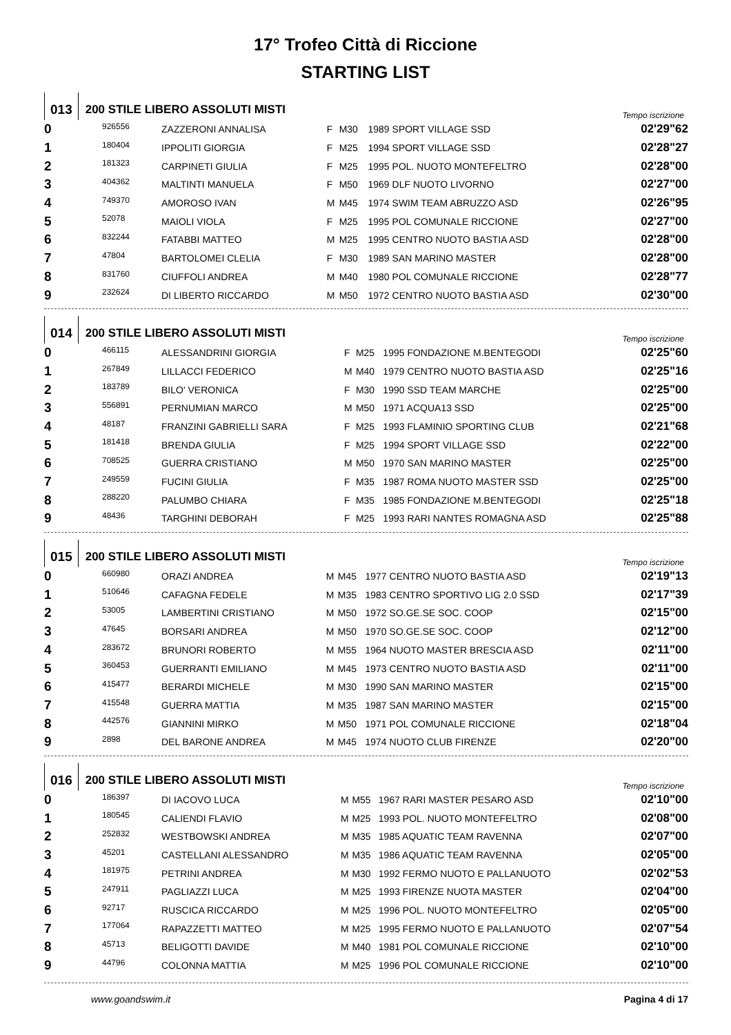17° Trofeo Città di Riccione
STARTING LIST
013 200 STILE LIBERO ASSOLUTI MISTI Tempo iscrizione
| 0 | 926556 | ZAZZERONI ANNALISA | F | M30 | 1989 SPORT VILLAGE SSD | 02'29"62 |
| 1 | 180404 | IPPOLITI GIORGIA | F | M25 | 1994 SPORT VILLAGE SSD | 02'28"27 |
| 2 | 181323 | CARPINETI GIULIA | F | M25 | 1995 POL. NUOTO MONTEFELTRO | 02'28"00 |
| 3 | 404362 | MALTINTI MANUELA | F | M50 | 1969 DLF NUOTO LIVORNO | 02'27"00 |
| 4 | 749370 | AMOROSO IVAN | M | M45 | 1974 SWIM TEAM ABRUZZO ASD | 02'26"95 |
| 5 | 52078 | MAIOLI VIOLA | F | M25 | 1995 POL COMUNALE RICCIONE | 02'27"00 |
| 6 | 832244 | FATABBI MATTEO | M | M25 | 1995 CENTRO NUOTO BASTIA ASD | 02'28"00 |
| 7 | 47804 | BARTOLOMEI CLELIA | F | M30 | 1989 SAN MARINO MASTER | 02'28"00 |
| 8 | 831760 | CIUFFOLI ANDREA | M | M40 | 1980 POL COMUNALE RICCIONE | 02'28"77 |
| 9 | 232624 | DI LIBERTO RICCARDO | M | M50 | 1972 CENTRO NUOTO BASTIA ASD | 02'30"00 |
014 200 STILE LIBERO ASSOLUTI MISTI Tempo iscrizione
| 0 | 466115 | ALESSANDRINI GIORGIA | F | M25 | 1995 FONDAZIONE M.BENTEGODI | 02'25"60 |
| 1 | 267849 | LILLACCI FEDERICO | M | M40 | 1979 CENTRO NUOTO BASTIA ASD | 02'25"16 |
| 2 | 183789 | BILO' VERONICA | F | M30 | 1990 SSD TEAM MARCHE | 02'25"00 |
| 3 | 556891 | PERNUMIAN MARCO | M | M50 | 1971 ACQUA13 SSD | 02'25"00 |
| 4 | 48187 | FRANZINI GABRIELLI SARA | F | M25 | 1993 FLAMINIO SPORTING CLUB | 02'21"68 |
| 5 | 181418 | BRENDA GIULIA | F | M25 | 1994 SPORT VILLAGE SSD | 02'22"00 |
| 6 | 708525 | GUERRA CRISTIANO | M | M50 | 1970 SAN MARINO MASTER | 02'25"00 |
| 7 | 249559 | FUCINI GIULIA | F | M35 | 1987 ROMA NUOTO MASTER SSD | 02'25"00 |
| 8 | 288220 | PALUMBO CHIARA | F | M35 | 1985 FONDAZIONE M.BENTEGODI | 02'25"18 |
| 9 | 48436 | TARGHINI DEBORAH | F | M25 | 1993 RARI NANTES ROMAGNA ASD | 02'25"88 |
015 200 STILE LIBERO ASSOLUTI MISTI Tempo iscrizione
| 0 | 660980 | ORAZI ANDREA | M | M45 | 1977 CENTRO NUOTO BASTIA ASD | 02'19"13 |
| 1 | 510646 | CAFAGNA FEDELE | M | M35 | 1983 CENTRO SPORTIVO LIG 2.0 SSD | 02'17"39 |
| 2 | 53005 | LAMBERTINI CRISTIANO | M | M50 | 1972 SO.GE.SE SOC. COOP | 02'15"00 |
| 3 | 47645 | BORSARI ANDREA | M | M50 | 1970 SO.GE.SE SOC. COOP | 02'12"00 |
| 4 | 283672 | BRUNORI ROBERTO | M | M55 | 1964 NUOTO MASTER BRESCIA ASD | 02'11"00 |
| 5 | 360453 | GUERRANTI EMILIANO | M | M45 | 1973 CENTRO NUOTO BASTIA ASD | 02'11"00 |
| 6 | 415477 | BERARDI MICHELE | M | M30 | 1990 SAN MARINO MASTER | 02'15"00 |
| 7 | 415548 | GUERRA MATTIA | M | M35 | 1987 SAN MARINO MASTER | 02'15"00 |
| 8 | 442576 | GIANNINI MIRKO | M | M50 | 1971 POL COMUNALE RICCIONE | 02'18"04 |
| 9 | 2898 | DEL BARONE ANDREA | M | M45 | 1974 NUOTO CLUB FIRENZE | 02'20"00 |
016 200 STILE LIBERO ASSOLUTI MISTI Tempo iscrizione
| 0 | 186397 | DI IACOVO LUCA | M | M55 | 1967 RARI MASTER PESARO ASD | 02'10"00 |
| 1 | 180545 | CALIENDI FLAVIO | M | M25 | 1993 POL. NUOTO MONTEFELTRO | 02'08"00 |
| 2 | 252832 | WESTBOWSKI ANDREA | M | M35 | 1985 AQUATIC TEAM RAVENNA | 02'07"00 |
| 3 | 45201 | CASTELLANI ALESSANDRO | M | M35 | 1986 AQUATIC TEAM RAVENNA | 02'05"00 |
| 4 | 181975 | PETRINI ANDREA | M | M30 | 1992 FERMO NUOTO E PALLANUOTO | 02'02"53 |
| 5 | 247911 | PAGLIAZZI LUCA | M | M25 | 1993 FIRENZE NUOTA MASTER | 02'04"00 |
| 6 | 92717 | RUSCICA RICCARDO | M | M25 | 1996 POL. NUOTO MONTEFELTRO | 02'05"00 |
| 7 | 177064 | RAPAZZETTI MATTEO | M | M25 | 1995 FERMO NUOTO E PALLANUOTO | 02'07"54 |
| 8 | 45713 | BELIGOTTI DAVIDE | M | M40 | 1981 POL COMUNALE RICCIONE | 02'10"00 |
| 9 | 44796 | COLONNA MATTIA | M | M25 | 1996 POL COMUNALE RICCIONE | 02'10"00 |
www.goandswim.it Pagina 4 di 17